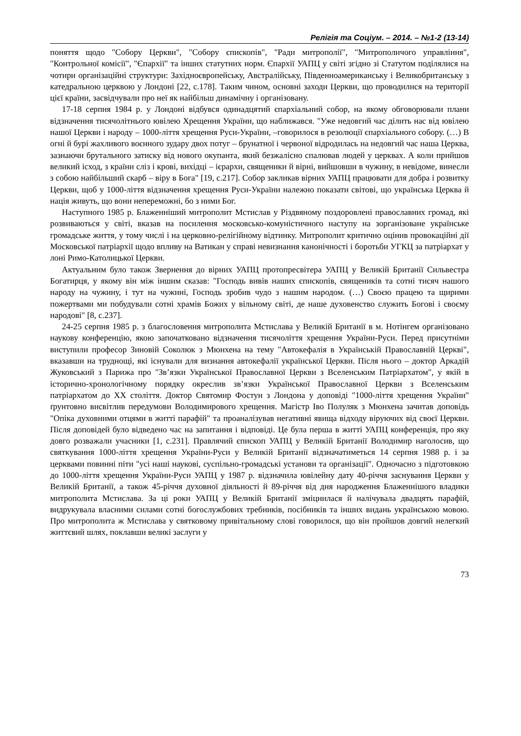Релігія та Соціум. – 2014. – №1-2 (13-14)
поняття щодо "Собору Церкви", "Собору єпископів", "Ради митрополії", "Митрополичого управління", "Контрольної комісії", "Єпархії" та інших статутних норм. Єпархії УАПЦ у світі згідно зі Статутом поділялися на чотири організаційні структури: Західноєвропейську, Австралійську, Південноамериканську і Великобританську з катедральною церквою у Лондоні [22, с.178]. Таким чином, основні заходи Церкви, що проводилися на території цієї країни, засвідчували про неї як найбільш динамічну і організовану.
17-18 серпня 1984 р. у Лондоні відбувся одинадцятий єпархіальний собор, на якому обговорювали плани відзначення тисячолітнього ювілею Хрещення України, що наближався. "Уже недовгий час ділить нас від ювілею нашої Церкви і народу – 1000-ліття хрещення Руси-України, –говорилося в резолюції єпархіального собору. (…) В огні й бурі жахливого воєнного зудару двох потуг – брунатної і червоної відродилась на недовгий час наша Церква, зазнаючи брутального затиску від нового окупанта, який безжалісно спалював людей у церквах. А коли прийшов великий ісход, з країни сліз і крові, вихідці – ієрархи, священики й вірні, вийшовши в чужину, в невідоме, винесли з собою найбільший скарб – віру в Бога" [19, с.217]. Собор закликав вірних УАПЦ працювати для добра і розвитку Церкви, щоб у 1000-ліття відзначення хрещення Руси-України належно показати світові, що українська Церква й нація живуть, що вони непереможні, бо з ними Бог.
Наступного 1985 р. Блаженніший митрополит Мстислав у Різдвяному поздоровлені православних громад, які розвиваються у світі, вказав на посилення московсько-комуністичного наступу на зорганізоване українське громадське життя, у тому числі і на церковно-релігійному відтинку. Митрополит критично оцінив провокаційні дії Московської патріархії щодо впливу на Ватикан у справі невизнання канонічності і боротьби УГКЦ за патріархат у лоні Римо-Католицької Церкви.
Актуальним було також Звернення до вірних УАПЦ протопресвітера УАПЦ у Великій Британії Сильвестра Богатирця, у якому він між іншим сказав: "Господь вивів наших єпископів, священиків та сотні тисяч нашого народу на чужину, і тут на чужині, Господь зробив чудо з нашим народом. (…) Своєю працею та щирими пожертвами ми побудували сотні храмів Божих у вільному світі, де наше духовенство служить Богові і своєму народові" [8, с.237].
24-25 серпня 1985 р. з благословення митрополита Мстислава у Великій Британії в м. Нотінгем організовано наукову конференцію, якою започатковано відзначення тисячоліття хрещення України-Руси. Перед присутніми виступили професор Зиновій Соколюк з Мюнхена на тему "Автокефалія в Українській Православній Церкві", вказавши на труднощі, які існували для визнання автокефалії української Церкви. Після нього – доктор Аркадій Жуковський з Парижа про "Зв’язки Української Православної Церкви з Вселенським Патріархатом", у якій в історично-хронологічному порядку окреслив зв’язки Української Православної Церкви з Вселенським патріархатом до ХХ століття. Доктор Святомир Фостун з Лондона у доповіді "1000-ліття хрещення України" ґрунтовно висвітлив передумови Володимирового хрещення. Магістр Іво Полуляк з Мюнхена зачитав доповідь "Опіка духовними отцями в житті парафій" та проаналізував негативні явища відходу віруючих від своєї Церкви. Після доповідей було відведено час на запитання і відповіді. Це була перша в житті УАПЦ конференція, про яку довго розважали учасники [1, с.231]. Правлячий єпископ УАПЦ у Великій Британії Володимир наголосив, що святкування 1000-ліття хрещення України-Руси у Великій Британії відзначатиметься 14 серпня 1988 р. і за церквами повинні піти "усі наші наукові, суспільно-громадські установи та організації". Одночасно з підготовкою до 1000-ліття хрещення України-Руси УАПЦ у 1987 р. відзначила ювілейну дату 40-річчя заснування Церкви у Великій Британії, а також 45-річчя духовної діяльності й 89-річчя від дня народження Блаженнішого владики митрополита Мстислава. За ці роки УАПЦ у Великій Британії зміцнилася й налічувала двадцять парафій, видрукувала власними силами сотні богослужбових требників, посібників та інших видань українською мовою. Про митрополита ж Мстислава у святковому привітальному слові говорилося, що він пройшов довгий нелегкий життєвий шлях, поклавши великі заслуги у
73